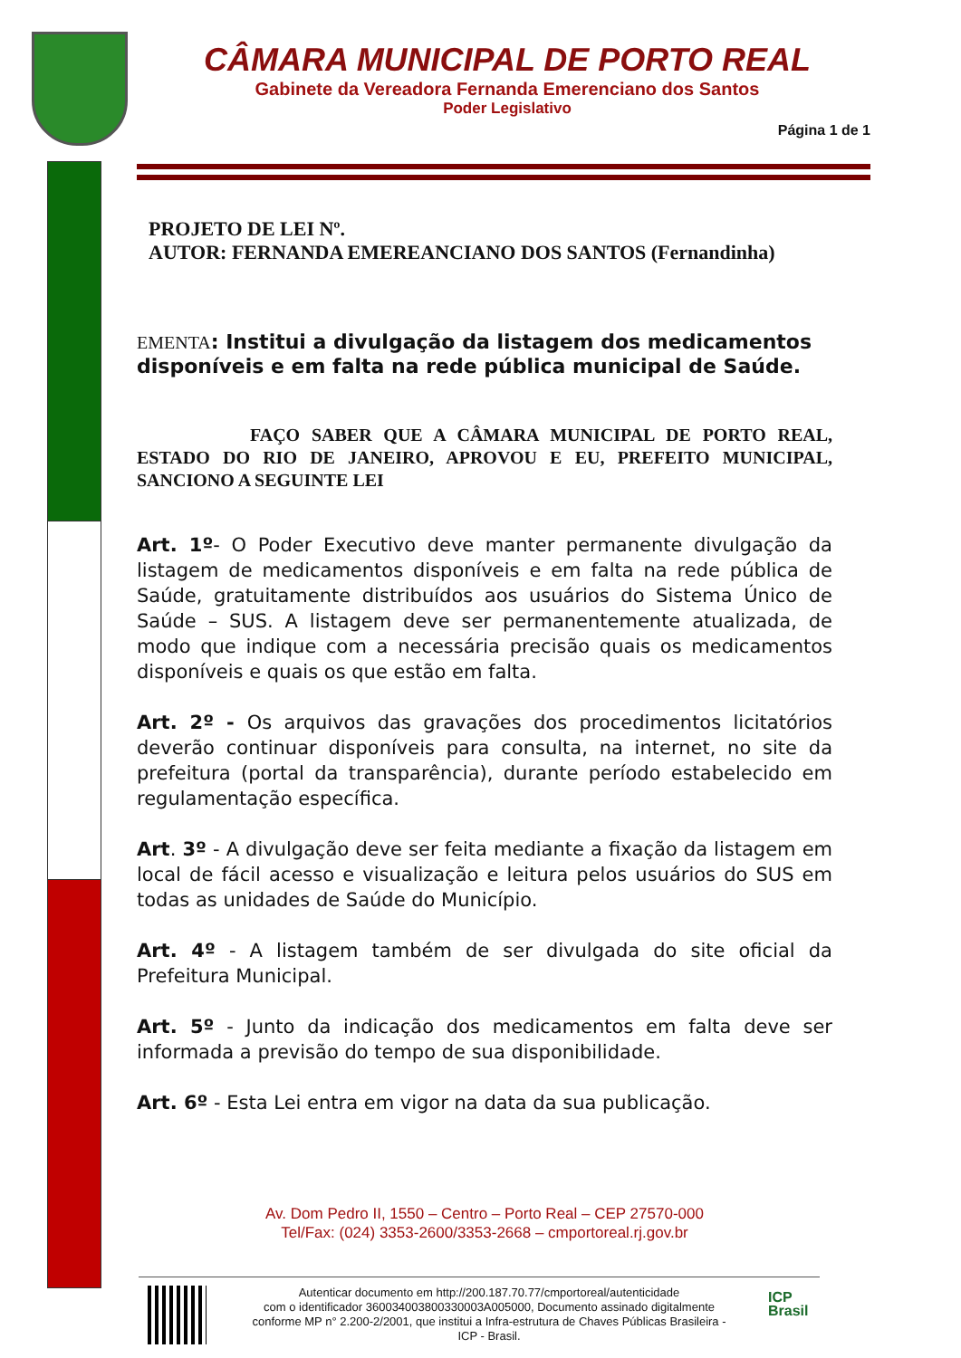CÂMARA MUNICIPAL DE PORTO REAL
Gabinete da Vereadora Fernanda Emerenciano dos Santos
Poder Legislativo
Página 1 de 1
PROJETO DE LEI Nº.
AUTOR: FERNANDA EMEREANCIANO DOS SANTOS (Fernandinha)
EMENTA: Institui a divulgação da listagem dos medicamentos disponíveis e em falta na rede pública municipal de Saúde.
FAÇO SABER QUE A CÂMARA MUNICIPAL DE PORTO REAL, ESTADO DO RIO DE JANEIRO, APROVOU E EU, PREFEITO MUNICIPAL, SANCIONO A SEGUINTE LEI
Art. 1º- O Poder Executivo deve manter permanente divulgação da listagem de medicamentos disponíveis e em falta na rede pública de Saúde, gratuitamente distribuídos aos usuários do Sistema Único de Saúde – SUS. A listagem deve ser permanentemente atualizada, de modo que indique com a necessária precisão quais os medicamentos disponíveis e quais os que estão em falta.
Art. 2º - Os arquivos das gravações dos procedimentos licitatórios deverão continuar disponíveis para consulta, na internet, no site da prefeitura (portal da transparência), durante período estabelecido em regulamentação específica.
Art. 3º - A divulgação deve ser feita mediante a fixação da listagem em local de fácil acesso e visualização e leitura pelos usuários do SUS em todas as unidades de Saúde do Município.
Art. 4º - A listagem também de ser divulgada do site oficial da Prefeitura Municipal.
Art. 5º - Junto da indicação dos medicamentos em falta deve ser informada a previsão do tempo de sua disponibilidade.
Art. 6º - Esta Lei entra em vigor na data da sua publicação.
Av. Dom Pedro II, 1550 – Centro – Porto Real – CEP 27570-000
Tel/Fax: (024) 3353-2600/3353-2668 – cmportoreal.rj.gov.br
Autenticar documento em http://200.187.70.77/cmportoreal/autenticidade
com o identificador 360034003800330003A005000, Documento assinado digitalmente
conforme MP n° 2.200-2/2001, que institui a Infra-estrutura de Chaves Públicas Brasileira -
ICP - Brasil.
ICP
Brasil